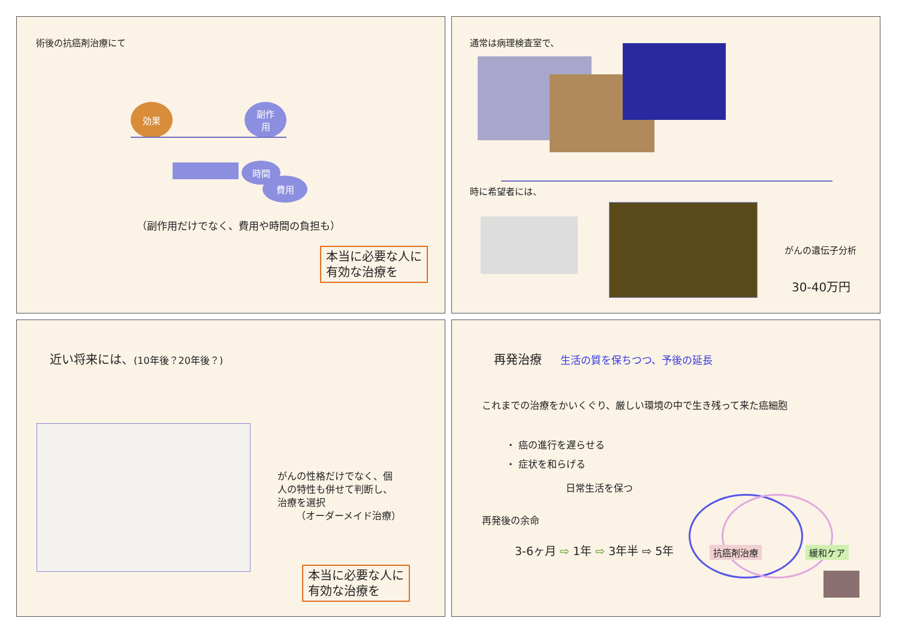術後の抗癌剤治療にて
効果
副作
用
時間
費用
（副作用だけでなく、費用や時間の負担も）
本当に必要な人に
有効な治療を
通常は病理検査室で、
時に希望者には、
がんの遺伝子分析
30-40万円
近い将来には、(10年後？20年後？)
がんの性格だけでなく、個
人の特性も併せて判断し、
治療を選択
（オーダーメイド治療）
本当に必要な人に
有効な治療を
再発治療 生活の質を保ちつつ、予後の延長
これまでの治療をかいくぐり、厳しい環境の中で生き残って来た癌細胞
・ 癌の進行を遅らせる
・ 症状を和らげる
日常生活を保つ
抗癌剤治療 緩和ケア
再発後の余命
3-6ヶ月 ⇨ 1年 ⇨ 3年半 ⇨ 5年